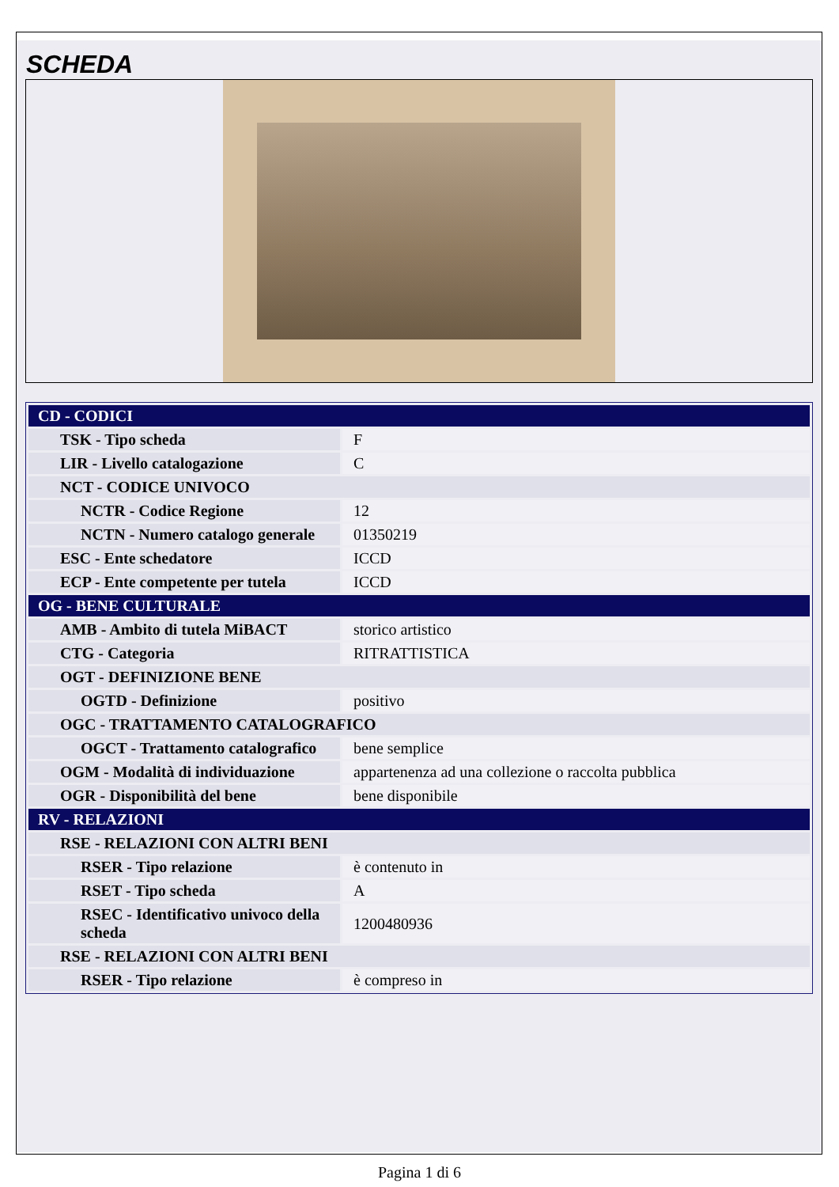SCHEDA
| CD - CODICI | |
| TSK - Tipo scheda | F |
| LIR - Livello catalogazione | C |
| NCT - CODICE UNIVOCO | |
| NCTR - Codice Regione | 12 |
| NCTN - Numero catalogo generale | 01350219 |
| ESC - Ente schedatore | ICCD |
| ECP - Ente competente per tutela | ICCD |
| OG - BENE CULTURALE | |
| AMB - Ambito di tutela MiBACT | storico artistico |
| CTG - Categoria | RITRATTISTICA |
| OGT - DEFINIZIONE BENE | |
| OGTD - Definizione | positivo |
| OGC - TRATTAMENTO CATALOGRAFICO | |
| OGCT - Trattamento catalografico | bene semplice |
| OGM - Modalità di individuazione | appartenenza ad una collezione o raccolta pubblica |
| OGR - Disponibilità del bene | bene disponibile |
| RV - RELAZIONI | |
| RSE - RELAZIONI CON ALTRI BENI | |
| RSER - Tipo relazione | è contenuto in |
| RSET - Tipo scheda | A |
| RSEC - Identificativo univoco della scheda | 1200480936 |
| RSE - RELAZIONI CON ALTRI BENI | |
| RSER - Tipo relazione | è compreso in |
Pagina 1 di 6